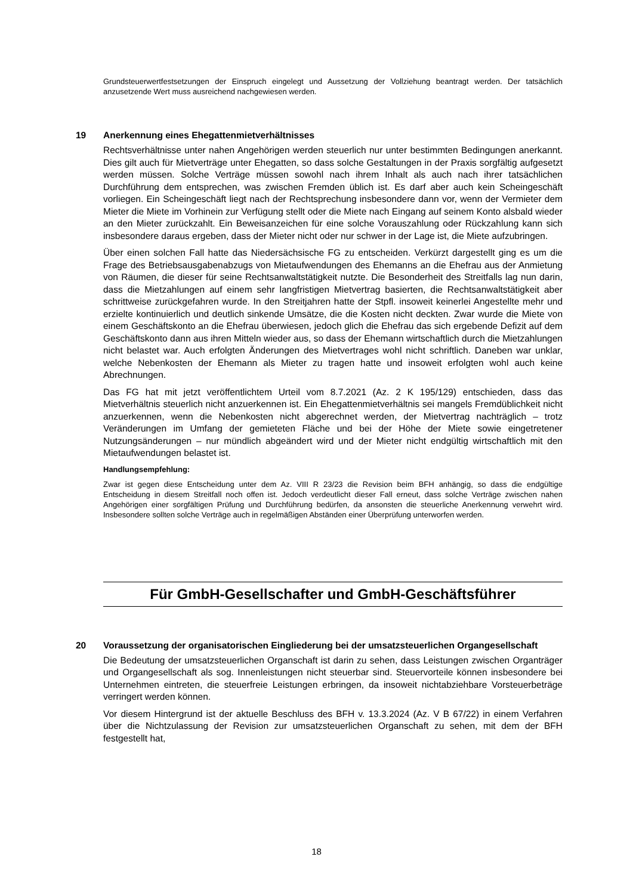Grundsteuerwertfestsetzungen der Einspruch eingelegt und Aussetzung der Vollziehung beantragt werden. Der tatsächlich anzusetzende Wert muss ausreichend nachgewiesen werden.
19 Anerkennung eines Ehegattenmietverhältnisses
Rechtsverhältnisse unter nahen Angehörigen werden steuerlich nur unter bestimmten Bedingungen anerkannt. Dies gilt auch für Mietverträge unter Ehegatten, so dass solche Gestaltungen in der Praxis sorgfältig aufgesetzt werden müssen. Solche Verträge müssen sowohl nach ihrem Inhalt als auch nach ihrer tatsächlichen Durchführung dem entsprechen, was zwischen Fremden üblich ist. Es darf aber auch kein Scheingeschäft vorliegen. Ein Scheingeschäft liegt nach der Rechtsprechung insbesondere dann vor, wenn der Vermieter dem Mieter die Miete im Vorhinein zur Verfügung stellt oder die Miete nach Eingang auf seinem Konto alsbald wieder an den Mieter zurückzahlt. Ein Beweisanzeichen für eine solche Vorauszahlung oder Rückzahlung kann sich insbesondere daraus ergeben, dass der Mieter nicht oder nur schwer in der Lage ist, die Miete aufzubringen.
Über einen solchen Fall hatte das Niedersächsische FG zu entscheiden. Verkürzt dargestellt ging es um die Frage des Betriebsausgabenabzugs von Mietaufwendungen des Ehemanns an die Ehefrau aus der Anmietung von Räumen, die dieser für seine Rechtsanwaltstätigkeit nutzte. Die Besonderheit des Streitfalls lag nun darin, dass die Mietzahlungen auf einem sehr langfristigen Mietvertrag basierten, die Rechtsanwaltstätigkeit aber schrittweise zurückgefahren wurde. In den Streitjahren hatte der Stpfl. insoweit keinerlei Angestellte mehr und erzielte kontinuierlich und deutlich sinkende Umsätze, die die Kosten nicht deckten. Zwar wurde die Miete von einem Geschäftskonto an die Ehefrau überwiesen, jedoch glich die Ehefrau das sich ergebende Defizit auf dem Geschäftskonto dann aus ihren Mitteln wieder aus, so dass der Ehemann wirtschaftlich durch die Mietzahlungen nicht belastet war. Auch erfolgten Änderungen des Mietvertrages wohl nicht schriftlich. Daneben war unklar, welche Nebenkosten der Ehemann als Mieter zu tragen hatte und insoweit erfolgten wohl auch keine Abrechnungen.
Das FG hat mit jetzt veröffentlichtem Urteil vom 8.7.2021 (Az. 2 K 195/129) entschieden, dass das Mietverhältnis steuerlich nicht anzuerkennen ist. Ein Ehegattenmietverhältnis sei mangels Fremdüblichkeit nicht anzuerkennen, wenn die Nebenkosten nicht abgerechnet werden, der Mietvertrag nachträglich – trotz Veränderungen im Umfang der gemieteten Fläche und bei der Höhe der Miete sowie eingetretener Nutzungsänderungen – nur mündlich abgeändert wird und der Mieter nicht endgültig wirtschaftlich mit den Mietaufwendungen belastet ist.
Handlungsempfehlung:
Zwar ist gegen diese Entscheidung unter dem Az. VIII R 23/23 die Revision beim BFH anhängig, so dass die endgültige Entscheidung in diesem Streitfall noch offen ist. Jedoch verdeutlicht dieser Fall erneut, dass solche Verträge zwischen nahen Angehörigen einer sorgfältigen Prüfung und Durchführung bedürfen, da ansonsten die steuerliche Anerkennung verwehrt wird. Insbesondere sollten solche Verträge auch in regelmäßigen Abständen einer Überprüfung unterworfen werden.
Für GmbH-Gesellschafter und GmbH-Geschäftsführer
20 Voraussetzung der organisatorischen Eingliederung bei der umsatzsteuerlichen Organgesellschaft
Die Bedeutung der umsatzsteuerlichen Organschaft ist darin zu sehen, dass Leistungen zwischen Organträger und Organgesellschaft als sog. Innenleistungen nicht steuerbar sind. Steuervorteile können insbesondere bei Unternehmen eintreten, die steuerfreie Leistungen erbringen, da insoweit nichtabziehbare Vorsteuerbeträge verringert werden können.
Vor diesem Hintergrund ist der aktuelle Beschluss des BFH v. 13.3.2024 (Az. V B 67/22) in einem Verfahren über die Nichtzulassung der Revision zur umsatzsteuerlichen Organschaft zu sehen, mit dem der BFH festgestellt hat,
18